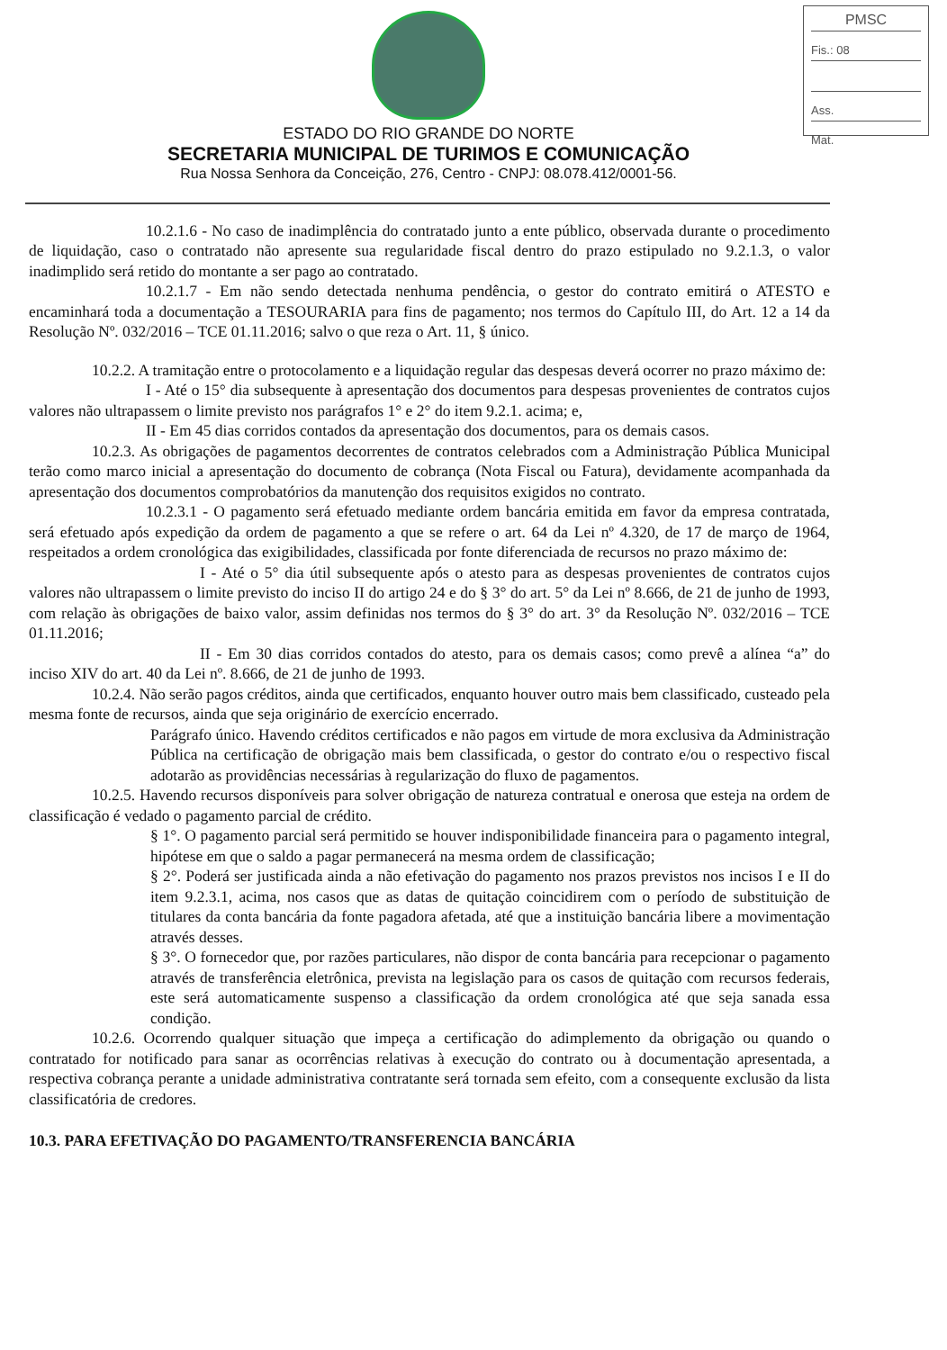PMSC
Fis.: 08
Ass.
Mat.
ESTADO DO RIO GRANDE DO NORTE
SECRETARIA MUNICIPAL DE TURIMOS E COMUNICAÇÃO
Rua Nossa Senhora da Conceição, 276, Centro - CNPJ: 08.078.412/0001-56.
10.2.1.6 - No caso de inadimplência do contratado junto a ente público, observada durante o procedimento de liquidação, caso o contratado não apresente sua regularidade fiscal dentro do prazo estipulado no 9.2.1.3, o valor inadimplido será retido do montante a ser pago ao contratado.
10.2.1.7 - Em não sendo detectada nenhuma pendência, o gestor do contrato emitirá o ATESTO e encaminhará toda a documentação a TESOURARIA para fins de pagamento; nos termos do Capítulo III, do Art. 12 a 14 da Resolução Nº. 032/2016 – TCE 01.11.2016; salvo o que reza o Art. 11, § único.
10.2.2. A tramitação entre o protocolamento e a liquidação regular das despesas deverá ocorrer no prazo máximo de:
I - Até o 15° dia subsequente à apresentação dos documentos para despesas provenientes de contratos cujos valores não ultrapassem o limite previsto nos parágrafos 1° e 2° do item 9.2.1. acima; e,
II - Em 45 dias corridos contados da apresentação dos documentos, para os demais casos.
10.2.3. As obrigações de pagamentos decorrentes de contratos celebrados com a Administração Pública Municipal terão como marco inicial a apresentação do documento de cobrança (Nota Fiscal ou Fatura), devidamente acompanhada da apresentação dos documentos comprobatórios da manutenção dos requisitos exigidos no contrato.
10.2.3.1 - O pagamento será efetuado mediante ordem bancária emitida em favor da empresa contratada, será efetuado após expedição da ordem de pagamento a que se refere o art. 64 da Lei nº 4.320, de 17 de março de 1964, respeitados a ordem cronológica das exigibilidades, classificada por fonte diferenciada de recursos no prazo máximo de:
I - Até o 5° dia útil subsequente após o atesto para as despesas provenientes de contratos cujos valores não ultrapassem o limite previsto do inciso II do artigo 24 e do § 3° do art. 5° da Lei nº 8.666, de 21 de junho de 1993, com relação às obrigações de baixo valor, assim definidas nos termos do § 3° do art. 3° da Resolução Nº. 032/2016 – TCE 01.11.2016;
II - Em 30 dias corridos contados do atesto, para os demais casos; como prevê a alínea “a” do inciso XIV do art. 40 da Lei nº. 8.666, de 21 de junho de 1993.
10.2.4. Não serão pagos créditos, ainda que certificados, enquanto houver outro mais bem classificado, custeado pela mesma fonte de recursos, ainda que seja originário de exercício encerrado.
Parágrafo único. Havendo créditos certificados e não pagos em virtude de mora exclusiva da Administração Pública na certificação de obrigação mais bem classificada, o gestor do contrato e/ou o respectivo fiscal adotarão as providências necessárias à regularização do fluxo de pagamentos.
10.2.5. Havendo recursos disponíveis para solver obrigação de natureza contratual e onerosa que esteja na ordem de classificação é vedado o pagamento parcial de crédito.
§ 1°. O pagamento parcial será permitido se houver indisponibilidade financeira para o pagamento integral, hipótese em que o saldo a pagar permanecerá na mesma ordem de classificação;
§ 2°. Poderá ser justificada ainda a não efetivação do pagamento nos prazos previstos nos incisos I e II do item 9.2.3.1, acima, nos casos que as datas de quitação coincidirem com o período de substituição de titulares da conta bancária da fonte pagadora afetada, até que a instituição bancária libere a movimentação através desses.
§ 3°. O fornecedor que, por razões particulares, não dispor de conta bancária para recepcionar o pagamento através de transferência eletrônica, prevista na legislação para os casos de quitação com recursos federais, este será automaticamente suspenso a classificação da ordem cronológica até que seja sanada essa condição.
10.2.6. Ocorrendo qualquer situação que impeça a certificação do adimplemento da obrigação ou quando o contratado for notificado para sanar as ocorrências relativas à execução do contrato ou à documentação apresentada, a respectiva cobrança perante a unidade administrativa contratante será tornada sem efeito, com a consequente exclusão da lista classificatória de credores.
10.3. PARA EFETIVAÇÃO DO PAGAMENTO/TRANSFERENCIA BANCÁRIA